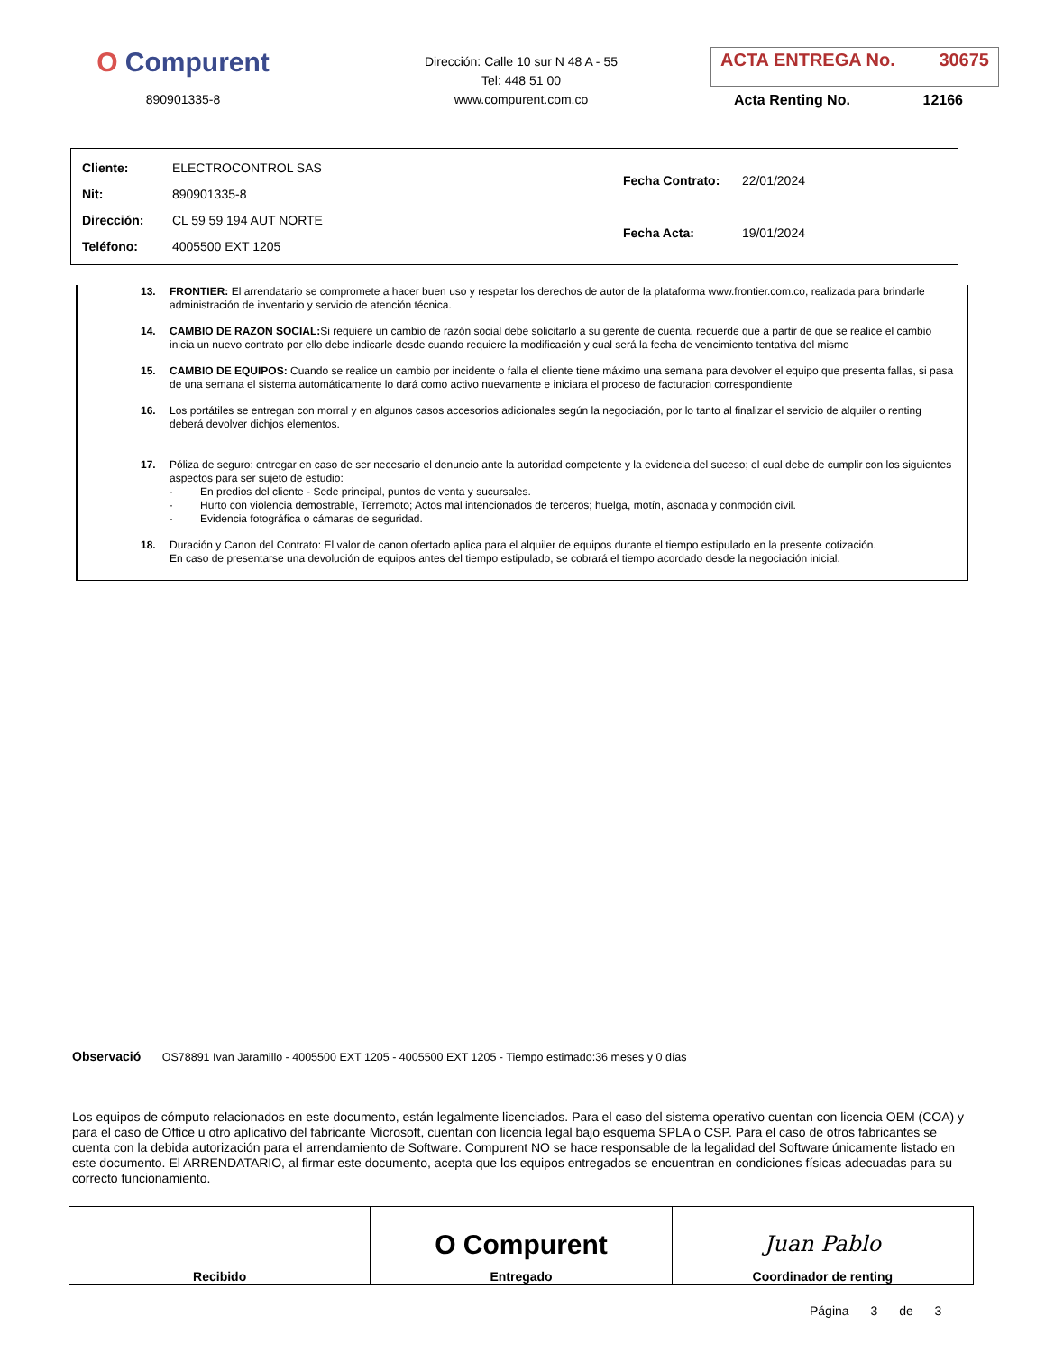O Compurent
890901335-8
Dirección: Calle 10 sur N 48 A - 55
Tel: 448 51 00
www.compurent.com.co
ACTA ENTREGA No. 30675
Acta Renting No. 12166
| Cliente: ELECTROCONTROL SAS |
| Nit: 890901335-8 |
| Dirección: CL 59 59 194 AUT NORTE |
| Teléfono: 4005500 EXT 1205 |
| Fecha Contrato: 22/01/2024 |
| Fecha Acta: 19/01/2024 |
13. FRONTIER: El arrendatario se compromete a hacer buen uso y respetar los derechos de autor de la plataforma www.frontier.com.co, realizada para brindarle administración de inventario y servicio de atención técnica.
14. CAMBIO DE RAZON SOCIAL: Si requiere un cambio de razón social debe solicitarlo a su gerente de cuenta, recuerde que a partir de que se realice el cambio inicia un nuevo contrato por ello debe indicarle desde cuando requiere la modificación y cual será la fecha de vencimiento tentativa del mismo
15. CAMBIO DE EQUIPOS: Cuando se realice un cambio por incidente o falla el cliente tiene máximo una semana para devolver el equipo que presenta fallas, si pasa de una semana el sistema automáticamente lo dará como activo nuevamente e iniciara el proceso de facturacion correspondiente
16. Los portátiles se entregan con morral y en algunos casos accesorios adicionales según la negociación, por lo tanto al finalizar el servicio de alquiler o renting deberá devolver dichjos elementos.
17. Póliza de seguro: entregar en caso de ser necesario el denuncio ante la autoridad competente y la evidencia del suceso; el cual debe de cumplir con los siguientes aspectos para ser sujeto de estudio:
· En predios del cliente - Sede principal, puntos de venta y sucursales.
· Hurto con violencia demostrable, Terremoto; Actos mal intencionados de terceros; huelga, motín, asonada y conmoción civil.
· Evidencia fotográfica o cámaras de seguridad.
18. Duración y Canon del Contrato: El valor de canon ofertado aplica para el alquiler de equipos durante el tiempo estipulado en la presente cotización. En caso de presentarse una devolución de equipos antes del tiempo estipulado, se cobrará el tiempo acordado desde la negociación inicial.
Observació OS78891 Ivan Jaramillo - 4005500 EXT 1205 - 4005500 EXT 1205 - Tiempo estimado:36 meses y 0 días
Los equipos de cómputo relacionados en este documento, están legalmente licenciados. Para el caso del sistema operativo cuentan con licencia OEM (COA) y para el caso de Office u otro aplicativo del fabricante Microsoft, cuentan con licencia legal bajo esquema SPLA o CSP. Para el caso de otros fabricantes se cuenta con la debida autorización para el arrendamiento de Software. Compurent NO se hace responsable de la legalidad del Software únicamente listado en este documento. El ARRENDATARIO, al firmar este documento, acepta que los equipos entregados se encuentran en condiciones físicas adecuadas para su correcto funcionamiento.
| Recibido | O Compurent Entregado | Juan Pablo Coordinador de renting |
Página 3 de 3